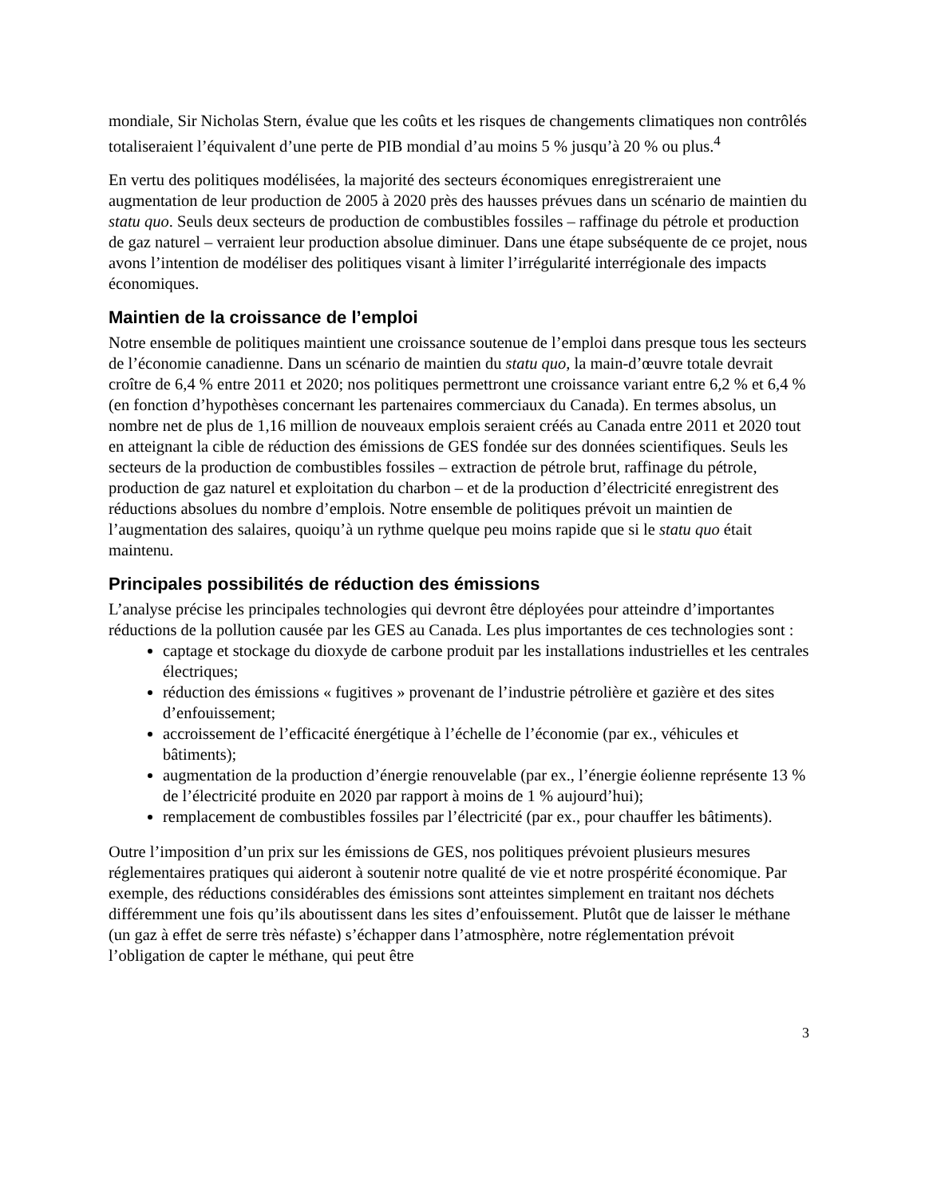mondiale, Sir Nicholas Stern, évalue que les coûts et les risques de changements climatiques non contrôlés totaliseraient l’équivalent d’une perte de PIB mondial d’au moins 5 % jusqu’à 20 % ou plus.<sup>4</sup>
En vertu des politiques modélisées, la majorité des secteurs économiques enregistreraient une augmentation de leur production de 2005 à 2020 près des hausses prévues dans un scénario de maintien du statu quo. Seuls deux secteurs de production de combustibles fossiles – raffinage du pétrole et production de gaz naturel – verraient leur production absolue diminuer. Dans une étape subséquente de ce projet, nous avons l’intention de modéliser des politiques visant à limiter l’irrégularité interrégionale des impacts économiques.
Maintien de la croissance de l’emploi
Notre ensemble de politiques maintient une croissance soutenue de l’emploi dans presque tous les secteurs de l’économie canadienne. Dans un scénario de maintien du statu quo, la main-d’œuvre totale devrait croître de 6,4 % entre 2011 et 2020; nos politiques permettront une croissance variant entre 6,2 % et 6,4 % (en fonction d’hypothèses concernant les partenaires commerciaux du Canada). En termes absolus, un nombre net de plus de 1,16 million de nouveaux emplois seraient créés au Canada entre 2011 et 2020 tout en atteignant la cible de réduction des émissions de GES fondée sur des données scientifiques. Seuls les secteurs de la production de combustibles fossiles – extraction de pétrole brut, raffinage du pétrole, production de gaz naturel et exploitation du charbon – et de la production d’électricité enregistrent des réductions absolues du nombre d’emplois. Notre ensemble de politiques prévoit un maintien de l’augmentation des salaires, quoiqu’à un rythme quelque peu moins rapide que si le statu quo était maintenu.
Principales possibilités de réduction des émissions
L’analyse précise les principales technologies qui devront être déployées pour atteindre d’importantes réductions de la pollution causée par les GES au Canada. Les plus importantes de ces technologies sont :
captage et stockage du dioxyde de carbone produit par les installations industrielles et les centrales électriques;
réduction des émissions « fugitives » provenant de l’industrie pétrolière et gazière et des sites d’enfouissement;
accroissement de l’efficacité énergétique à l’échelle de l’économie (par ex., véhicules et bâtiments);
augmentation de la production d’énergie renouvelable (par ex., l’énergie éolienne représente 13 % de l’électricité produite en 2020 par rapport à moins de 1 % aujourd’hui);
remplacement de combustibles fossiles par l’électricité (par ex., pour chauffer les bâtiments).
Outre l’imposition d’un prix sur les émissions de GES, nos politiques prévoient plusieurs mesures réglementaires pratiques qui aideront à soutenir notre qualité de vie et notre prospérité économique. Par exemple, des réductions considérables des émissions sont atteintes simplement en traitant nos déchets différemment une fois qu’ils aboutissent dans les sites d’enfouissement. Plutôt que de laisser le méthane (un gaz à effet de serre très néfaste) s’échapper dans l’atmosphère, notre réglementation prévoit l’obligation de capter le méthane, qui peut être
3